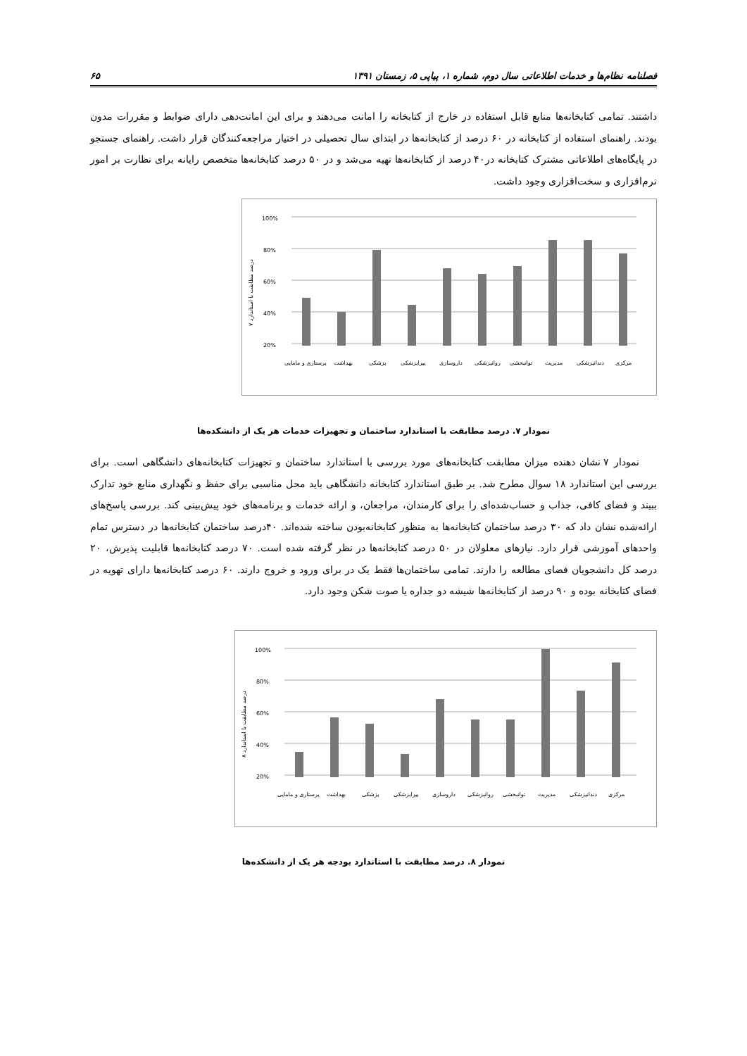فصلنامه نظام‌ها و خدمات اطلاعاتی سال دوم، شماره ۱، پیاپی ۵، زمستان ۱۳۹۱ ۶۵
داشتند. تمامی کتابخانه‌ها منابع قابل استفاده در خارج از کتابخانه را امانت می‌دهند و برای این امانت‌دهی دارای ضوابط و مقررات مدون بودند. راهنمای استفاده از کتابخانه در ۶۰ درصد از کتابخانه‌ها در ابتدای سال تحصیلی در اختیار مراجعه‌کنندگان قرار داشت. راهنمای جستجو در پایگاه‌های اطلاعاتی مشترک کتابخانه در۴۰ درصد از کتابخانه‌ها تهیه می‌شد و در ۵۰ درصد کتابخانه‌ها متخصص رایانه برای نظارت بر امور نرم‌افزاری و سخت‌افزاری وجود داشت.
100%
80%
60%
40%
20%
پرستاری و مامایی
بهداشت
پزشکی
پیراپزشکی
داروسازی
روانپزشکی
توانبخشی
مدیریت
دندانپزشکی
مرکزی
درصد مطابقت با استاندارد ۷
نمودار ۷. درصد مطابقت با استاندارد ساختمان و تجهیزات خدمات هر یک از دانشکده‌ها
نمودار ۷ نشان دهنده میزان مطابقت کتابخانه‌های مورد بررسی با استاندارد ساختمان و تجهیزات کتابخانه‌های دانشگاهی است. برای بررسی این استاندارد ۱۸ سوال مطرح شد. بر طبق استاندارد کتابخانه دانشگاهی باید محل مناسبی برای حفظ و نگهداری منابع خود تدارک ببیند و فضای کافی، جذاب و حساب‌شده‌ای را برای کارمندان، مراجعان، و ارائه خدمات و برنامه‌های خود پیش‌بینی کند. بررسی پاسخ‌های ارائه‌شده نشان داد که ۳۰ درصد ساختمان کتابخانه‌ها به منظور کتابخانه‌بودن ساخته شده‌اند. ۴۰درصد ساختمان کتابخانه‌ها در دسترس تمام واحدهای آموزشی قرار دارد. نیازهای معلولان در ۵۰ درصد کتابخانه‌ها در نظر گرفته شده است. ۷۰ درصد کتابخانه‌ها قابلیت پذیرش، ۲۰ درصد کل دانشجویان فضای مطالعه را دارند. تمامی ساختمان‌ها فقط یک در برای ورود و خروج دارند. ۶۰ درصد کتابخانه‌ها دارای تهویه در فضای کتابخانه بوده و ۹۰ درصد از کتابخانه‌ها شیشه دو جداره یا صوت شکن وجود دارد.
100%
80%
60%
40%
20%
پرستاری و مامایی
بهداشت
پزشکی
پیراپزشکی
داروسازی
روانپزشکی
توانبخشی
مدیریت
دندانپزشکی
مرکزی
درصد مطابقت با استاندارد ۸
نمودار ۸. درصد مطابقت با استاندارد بودجه هر یک از دانشکده‌ها